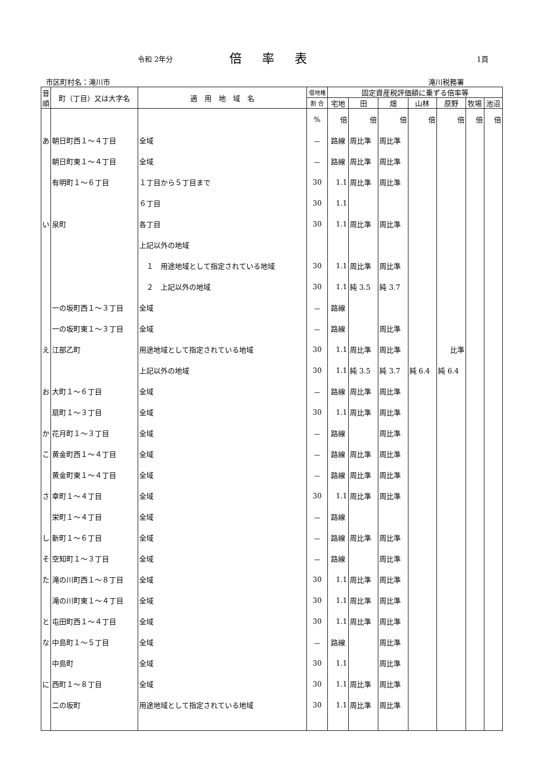令和 2年分 倍率表 1頁
市区町村名：滝川市 滝川税務署
| 音順 | 町（丁目）又は大字名 | 適 用 地 域 名 | 借地権 | 固定資産税評価額に乗ずる倍率等 | | | | | | |
| --- | --- | --- | --- | --- | --- | --- | --- | --- | --- | --- |
| | | | 割 合 | 宅地 | 田 | 畑 | 山林 | 原野 | 牧場 | 池沼 |
| | | | % | 倍 | 倍 | 倍 | 倍 | 倍 | 倍 | 倍 |
| あ | 朝日町西１～４丁目 | 全域 | － | 路線 | 周比準 | 周比準 | | | | |
| | 朝日町東１～４丁目 | 全域 | － | 路線 | 周比準 | 周比準 | | | | |
| | 有明町１～６丁目 | １丁目から５丁目まで | 30 | 1.1 | 周比準 | 周比準 | | | | |
| | | ６丁目 | 30 | 1.1 | | | | | | |
| い | 泉町 | 各丁目 | 30 | 1.1 | 周比準 | 周比準 | | | | |
| | | 上記以外の地域 | | | | | | | | |
| | | １ 用途地域として指定されている地域 | 30 | 1.1 | 周比準 | 周比準 | | | | |
| | | ２ 上記以外の地域 | 30 | 1.1 | 純 3.5 | 純 3.7 | | | | |
| | 一の坂町西１～３丁目 | 全域 | － | 路線 | | | | | | |
| | 一の坂町東１～３丁目 | 全域 | － | 路線 | | 周比準 | | | | |
| え | 江部乙町 | 用途地域として指定されている地域 | 30 | 1.1 | 周比準 | 周比準 | | 比準 | | |
| | | 上記以外の地域 | 30 | 1.1 | 純 3.5 | 純 3.7 | 純 6.4 | 純 6.4 | | |
| お | 大町１～６丁目 | 全域 | － | 路線 | 周比準 | 周比準 | | | | |
| | 扇町１～３丁目 | 全域 | 30 | 1.1 | 周比準 | 周比準 | | | | |
| か | 花月町１～３丁目 | 全域 | － | 路線 | | 周比準 | | | | |
| こ | 黄金町西１～４丁目 | 全域 | － | 路線 | 周比準 | 周比準 | | | | |
| | 黄金町東１～４丁目 | 全域 | － | 路線 | 周比準 | 周比準 | | | | |
| さ | 幸町１～４丁目 | 全域 | 30 | 1.1 | 周比準 | 周比準 | | | | |
| | 栄町１～４丁目 | 全域 | － | 路線 | | | | | | |
| し | 新町１～６丁目 | 全域 | － | 路線 | 周比準 | 周比準 | | | | |
| そ | 空知町１～３丁目 | 全域 | － | 路線 | | 周比準 | | | | |
| た | 滝の川町西１～８丁目 | 全域 | 30 | 1.1 | 周比準 | 周比準 | | | | |
| | 滝の川町東１～４丁目 | 全域 | 30 | 1.1 | 周比準 | 周比準 | | | | |
| と | 屯田町西１～４丁目 | 全域 | 30 | 1.1 | 周比準 | 周比準 | | | | |
| な | 中島町１～５丁目 | 全域 | － | 路線 | | 周比準 | | | | |
| | 中島町 | 全域 | 30 | 1.1 | | 周比準 | | | | |
| に | 西町１～８丁目 | 全域 | 30 | 1.1 | 周比準 | 周比準 | | | | |
| | 二の坂町 | 用途地域として指定されている地域 | 30 | 1.1 | 周比準 | 周比準 | | | | |